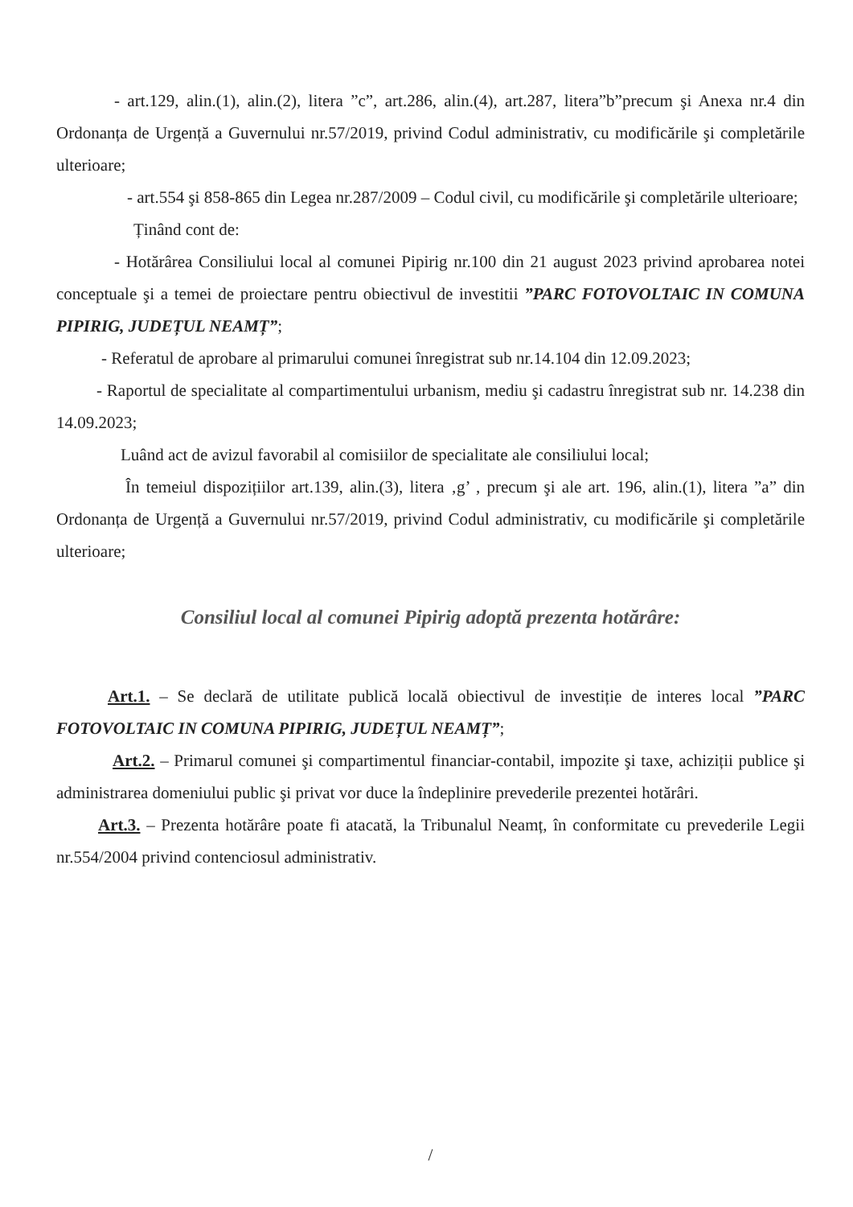- art.129, alin.(1), alin.(2), litera ”c”, art.286, alin.(4), art.287, litera”b”precum şi Anexa nr.4 din Ordonanța de Urgență a Guvernului nr.57/2019, privind Codul administrativ, cu modificările şi completările ulterioare;
- art.554 şi 858-865 din Legea nr.287/2009 – Codul civil, cu modificările şi completările ulterioare;
Ținând cont de:
- Hotărârea Consiliului local al comunei Pipirig nr.100 din 21 august 2023 privind aprobarea notei conceptuale şi a temei de proiectare pentru obiectivul de investitii ”PARC FOTOVOLTAIC IN COMUNA PIPIRIG, JUDEȚUL NEAMȚ”;
- Referatul de aprobare al primarului comunei înregistrat sub nr.14.104 din 12.09.2023;
- Raportul de specialitate al compartimentului urbanism, mediu şi cadastru înregistrat sub nr. 14.238 din 14.09.2023;
Luând act de avizul favorabil al comisiilor de specialitate ale consiliului local;
În temeiul dispozițiilor art.139, alin.(3), litera ‚g’ , precum şi ale art. 196, alin.(1), litera ”a” din Ordonanța de Urgență a Guvernului nr.57/2019, privind Codul administrativ, cu modificările şi completările ulterioare;
Consiliul local al comunei Pipirig adoptă prezenta hotărâre:
Art.1. – Se declară de utilitate publică locală obiectivul de investiție de interes local ”PARC FOTOVOLTAIC IN COMUNA PIPIRIG, JUDEȚUL NEAMȚ”;
Art.2. – Primarul comunei şi compartimentul financiar-contabil, impozite şi taxe, achiziții publice şi administrarea domeniului public şi privat vor duce la îndeplinire prevederile prezentei hotărâri.
Art.3. – Prezenta hotărâre poate fi atacată, la Tribunalul Neamț, în conformitate cu prevederile Legii nr.554/2004 privind contenciosul administrativ.
/